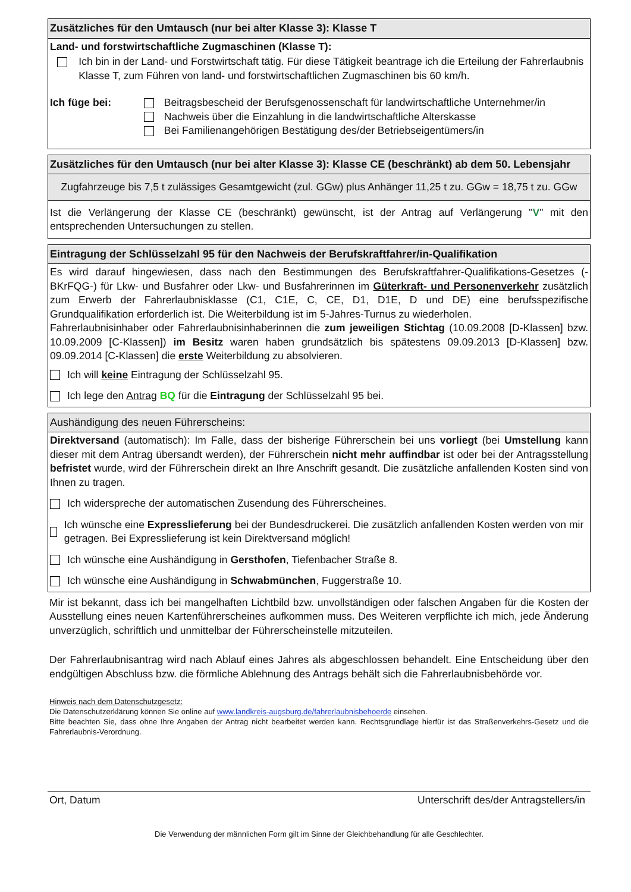Zusätzliches für den Umtausch (nur bei alter Klasse 3): Klasse T
Land- und forstwirtschaftliche Zugmaschinen (Klasse T):
Ich bin in der Land- und Forstwirtschaft tätig. Für diese Tätigkeit beantrage ich die Erteilung der Fahrerlaubnis Klasse T, zum Führen von land- und forstwirtschaftlichen Zugmaschinen bis 60 km/h.
Ich füge bei: Beitragsbescheid der Berufsgenossenschaft für landwirtschaftliche Unternehmer/in
Nachweis über die Einzahlung in die landwirtschaftliche Alterskasse
Bei Familienangehörigen Bestätigung des/der Betriebseigentümers/in
Zusätzliches für den Umtausch (nur bei alter Klasse 3): Klasse CE (beschränkt) ab dem 50. Lebensjahr
Zugfahrzeuge bis 7,5 t zulässiges Gesamtgewicht (zul. GGw) plus Anhänger 11,25 t zu. GGw = 18,75 t zu. GGw
Ist die Verlängerung der Klasse CE (beschränkt) gewünscht, ist der Antrag auf Verlängerung "V" mit den entsprechenden Untersuchungen zu stellen.
Eintragung der Schlüsselzahl 95 für den Nachweis der Berufskraftfahrer/in-Qualifikation
Es wird darauf hingewiesen, dass nach den Bestimmungen des Berufskraftfahrer-Qualifikations-Gesetzes (-BKrFQG-) für Lkw- und Busfahrer oder Lkw- und Busfahrerinnen im Güterkraft- und Personenverkehr zusätzlich zum Erwerb der Fahrerlaubnisklasse (C1, C1E, C, CE, D1, D1E, D und DE) eine berufsspezifische Grundqualifikation erforderlich ist. Die Weiterbildung ist im 5-Jahres-Turnus zu wiederholen.
Fahrerlaubnisinhaber oder Fahrerlaubnisinhaberinnen die zum jeweiligen Stichtag (10.09.2008 [D-Klassen] bzw. 10.09.2009 [C-Klassen]) im Besitz waren haben grundsätzlich bis spätestens 09.09.2013 [D-Klassen] bzw. 09.09.2014 [C-Klassen] die erste Weiterbildung zu absolvieren.
Ich will keine Eintragung der Schlüsselzahl 95.
Ich lege den Antrag BQ für die Eintragung der Schlüsselzahl 95 bei.
Aushändigung des neuen Führerscheins:
Direktversand (automatisch): Im Falle, dass der bisherige Führerschein bei uns vorliegt (bei Umstellung kann dieser mit dem Antrag übersandt werden), der Führerschein nicht mehr auffindbar ist oder bei der Antragsstellung befristet wurde, wird der Führerschein direkt an Ihre Anschrift gesandt. Die zusätzliche anfallenden Kosten sind von Ihnen zu tragen.
Ich widerspreche der automatischen Zusendung des Führerscheines.
Ich wünsche eine Expresslieferung bei der Bundesdruckerei. Die zusätzlich anfallenden Kosten werden von mir getragen. Bei Expresslieferung ist kein Direktversand möglich!
Ich wünsche eine Aushändigung in Gersthofen, Tiefenbacher Straße 8.
Ich wünsche eine Aushändigung in Schwabmünchen, Fuggerstraße 10.
Mir ist bekannt, dass ich bei mangelhaften Lichtbild bzw. unvollständigen oder falschen Angaben für die Kosten der Ausstellung eines neuen Kartenführerscheines aufkommen muss. Des Weiteren verpflichte ich mich, jede Änderung unverzüglich, schriftlich und unmittelbar der Führerscheinstelle mitzuteilen.
Der Fahrerlaubnisantrag wird nach Ablauf eines Jahres als abgeschlossen behandelt. Eine Entscheidung über den endgültigen Abschluss bzw. die förmliche Ablehnung des Antrags behält sich die Fahrerlaubnisbehörde vor.
Hinweis nach dem Datenschutzgesetz:
Die Datenschutzerklärung können Sie online auf www.landkreis-augsburg.de/fahrerlaubnisbehoerde einsehen.
Bitte beachten Sie, dass ohne Ihre Angaben der Antrag nicht bearbeitet werden kann. Rechtsgrundlage hierfür ist das Straßenverkehrs-Gesetz und die Fahrerlaubnis-Verordnung.
Ort, Datum Unterschrift des/der Antragstellers/in
Die Verwendung der männlichen Form gilt im Sinne der Gleichbehandlung für alle Geschlechter.